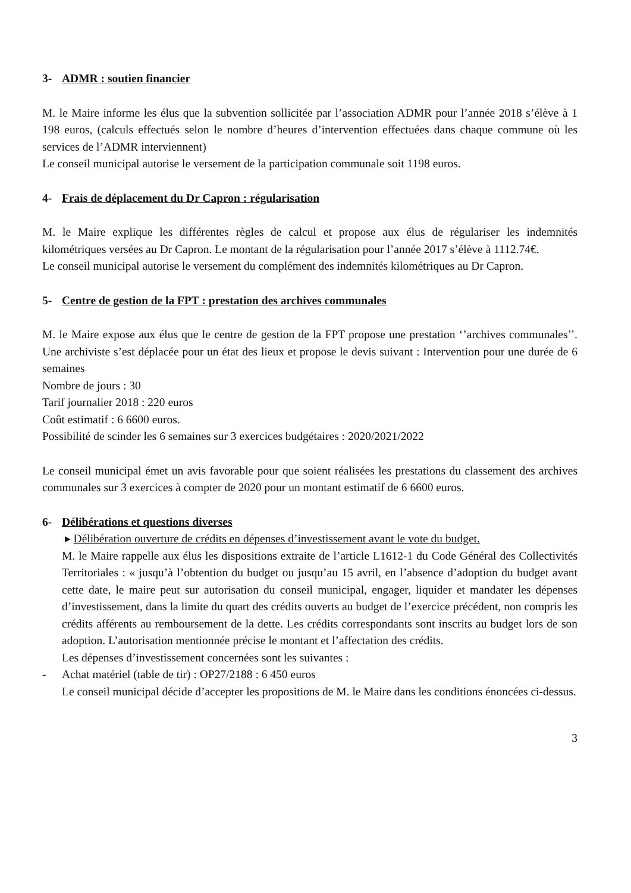3- ADMR : soutien financier
M. le Maire informe les élus que la subvention sollicitée par l’association ADMR pour l’année 2018 s’élève à 1 198 euros, (calculs effectués selon le nombre d’heures d’intervention effectuées dans chaque commune où les services de l’ADMR interviennent)
Le conseil municipal autorise le versement de la participation communale soit 1198 euros.
4- Frais de déplacement du Dr Capron : régularisation
M. le Maire explique les différentes règles de calcul et propose aux élus de régulariser les indemnités kilométriques versées au Dr Capron. Le montant de la régularisation pour l’année 2017 s’élève à 1112.74€.
Le conseil municipal autorise le versement du complément des indemnités kilométriques au Dr Capron.
5- Centre de gestion de la FPT : prestation des archives communales
M. le Maire expose aux élus que le centre de gestion de la FPT propose une prestation ‘’archives communales’’. Une archiviste s’est déplacée pour un état des lieux et propose le devis suivant : Intervention pour une durée de 6 semaines
Nombre de jours : 30
Tarif journalier 2018 : 220 euros
Coût estimatif : 6 6600 euros.
Possibilité de scinder les 6 semaines sur 3 exercices budgétaires : 2020/2021/2022
Le conseil municipal émet un avis favorable pour que soient réalisées les prestations du classement des archives communales sur 3 exercices à compter de 2020 pour un montant estimatif de 6 6600 euros.
6- Délibérations et questions diverses
▸ Délibération ouverture de crédits en dépenses d’investissement avant le vote du budget.
M. le Maire rappelle aux élus les dispositions extraite de l’article L1612-1 du Code Général des Collectivités Territoriales : « jusqu’à l’obtention du budget ou jusqu’au 15 avril, en l’absence d’adoption du budget avant cette date, le maire peut sur autorisation du conseil municipal, engager, liquider et mandater les dépenses d’investissement, dans la limite du quart des crédits ouverts au budget de l’exercice précédent, non compris les crédits afférents au remboursement de la dette. Les crédits correspondants sont inscrits au budget lors de son adoption. L’autorisation mentionnée précise le montant et l’affectation des crédits.
Les dépenses d’investissement concernées sont les suivantes :
- Achat matériel (table de tir) : OP27/2188 : 6 450 euros
Le conseil municipal décide d’accepter les propositions de M. le Maire dans les conditions énoncées ci-dessus.
3